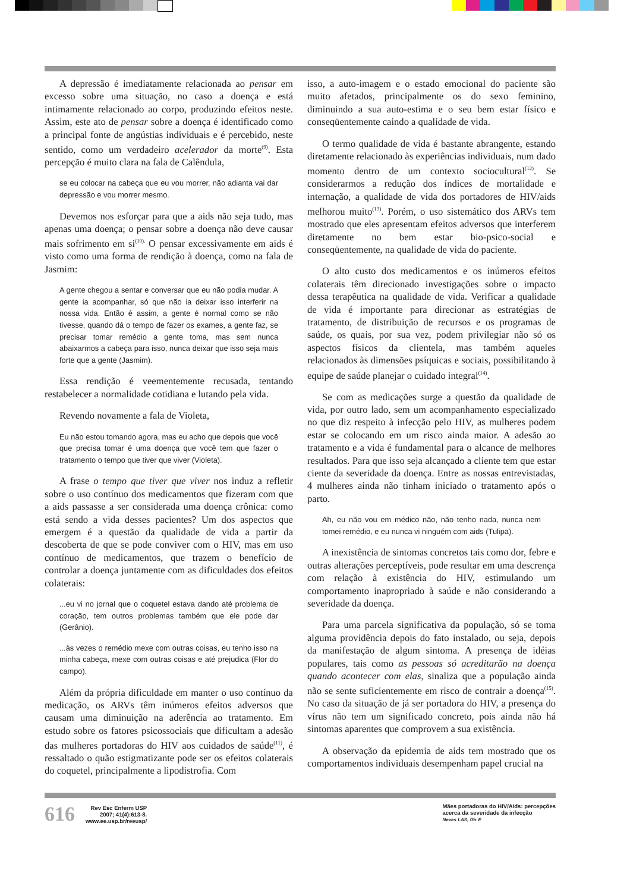A depressão é imediatamente relacionada ao pensar em excesso sobre uma situação, no caso a doença e está intimamente relacionado ao corpo, produzindo efeitos neste. Assim, este ato de pensar sobre a doença é identificado como a principal fonte de angústias individuais e é percebido, neste sentido, como um verdadeiro acelerador da morte<sup>(9)</sup>. Esta percepção é muito clara na fala de Calêndula,
se eu colocar na cabeça que eu vou morrer, não adianta vai dar depressão e vou morrer mesmo.
Devemos nos esforçar para que a aids não seja tudo, mas apenas uma doença; o pensar sobre a doença não deve causar mais sofrimento em si<sup>(10).</sup> O pensar excessivamente em aids é visto como uma forma de rendição à doença, como na fala de Jasmim:
A gente chegou a sentar e conversar que eu não podia mudar. A gente ia acompanhar, só que não ia deixar isso interferir na nossa vida. Então é assim, a gente é normal como se não tivesse, quando dá o tempo de fazer os exames, a gente faz, se precisar tomar remédio a gente toma, mas sem nunca abaixarmos a cabeça para isso, nunca deixar que isso seja mais forte que a gente (Jasmim).
Essa rendição é veementemente recusada, tentando restabelecer a normalidade cotidiana e lutando pela vida.
Revendo novamente a fala de Violeta,
Eu não estou tomando agora, mas eu acho que depois que você que precisa tomar é uma doença que você tem que fazer o tratamento o tempo que tiver que viver (Violeta).
A frase o tempo que tiver que viver nos induz a refletir sobre o uso contínuo dos medicamentos que fizeram com que a aids passasse a ser considerada uma doença crônica: como está sendo a vida desses pacientes? Um dos aspectos que emergem é a questão da qualidade de vida a partir da descoberta de que se pode conviver com o HIV, mas em uso contínuo de medicamentos, que trazem o benefício de controlar a doença juntamente com as dificuldades dos efeitos colaterais:
...eu vi no jornal que o coquetel estava dando até problema de coração, tem outros problemas também que ele pode dar (Gerânio).
...às vezes o remédio mexe com outras coisas, eu tenho isso na minha cabeça, mexe com outras coisas e até prejudica (Flor do campo).
Além da própria dificuldade em manter o uso contínuo da medicação, os ARVs têm inúmeros efeitos adversos que causam uma diminuição na aderência ao tratamento. Em estudo sobre os fatores psicossociais que dificultam a adesão das mulheres portadoras do HIV aos cuidados de saúde<sup>(11)</sup>, é ressaltado o quão estigmatizante pode ser os efeitos colaterais do coquetel, principalmente a lipodistrofia. Com
isso, a auto-imagem e o estado emocional do paciente são muito afetados, principalmente os do sexo feminino, diminuindo a sua auto-estima e o seu bem estar físico e conseqüentemente caindo a qualidade de vida.
O termo qualidade de vida é bastante abrangente, estando diretamente relacionado às experiências individuais, num dado momento dentro de um contexto sociocultural<sup>(12)</sup>. Se considerarmos a redução dos índices de mortalidade e internação, a qualidade de vida dos portadores de HIV/aids melhorou muito<sup>(13)</sup>. Porém, o uso sistemático dos ARVs tem mostrado que eles apresentam efeitos adversos que interferem diretamente no bem estar bio-psico-social e conseqüentemente, na qualidade de vida do paciente.
O alto custo dos medicamentos e os inúmeros efeitos colaterais têm direcionado investigações sobre o impacto dessa terapêutica na qualidade de vida. Verificar a qualidade de vida é importante para direcionar as estratégias de tratamento, de distribuição de recursos e os programas de saúde, os quais, por sua vez, podem privilegiar não só os aspectos físicos da clientela, mas também aqueles relacionados às dimensões psíquicas e sociais, possibilitando à equipe de saúde planejar o cuidado integral<sup>(14)</sup>.
Se com as medicações surge a questão da qualidade de vida, por outro lado, sem um acompanhamento especializado no que diz respeito à infecção pelo HIV, as mulheres podem estar se colocando em um risco ainda maior. A adesão ao tratamento e a vida é fundamental para o alcance de melhores resultados. Para que isso seja alcançado a cliente tem que estar ciente da severidade da doença. Entre as nossas entrevistadas, 4 mulheres ainda não tinham iniciado o tratamento após o parto.
Ah, eu não vou em médico não, não tenho nada, nunca nem tomei remédio, e eu nunca vi ninguém com aids (Tulipa).
A inexistência de sintomas concretos tais como dor, febre e outras alterações perceptíveis, pode resultar em uma descrença com relação à existência do HIV, estimulando um comportamento inapropriado à saúde e não considerando a severidade da doença.
Para uma parcela significativa da população, só se toma alguma providência depois do fato instalado, ou seja, depois da manifestação de algum sintoma. A presença de idéias populares, tais como as pessoas só acreditarão na doença quando acontecer com elas, sinaliza que a população ainda não se sente suficientemente em risco de contrair a doença<sup>(15)</sup>. No caso da situação de já ser portadora do HIV, a presença do vírus não tem um significado concreto, pois ainda não há sintomas aparentes que comprovem a sua existência.
A observação da epidemia de aids tem mostrado que os comportamentos individuais desempenham papel crucial na
616 Rev Esc Enferm USP
2007; 41(4):613-8.
www.ee.usp.br/reeusp/
Mães portadoras do HIV/Aids: percepções
acerca da severidade da infecção
Neves LAS, Gir E